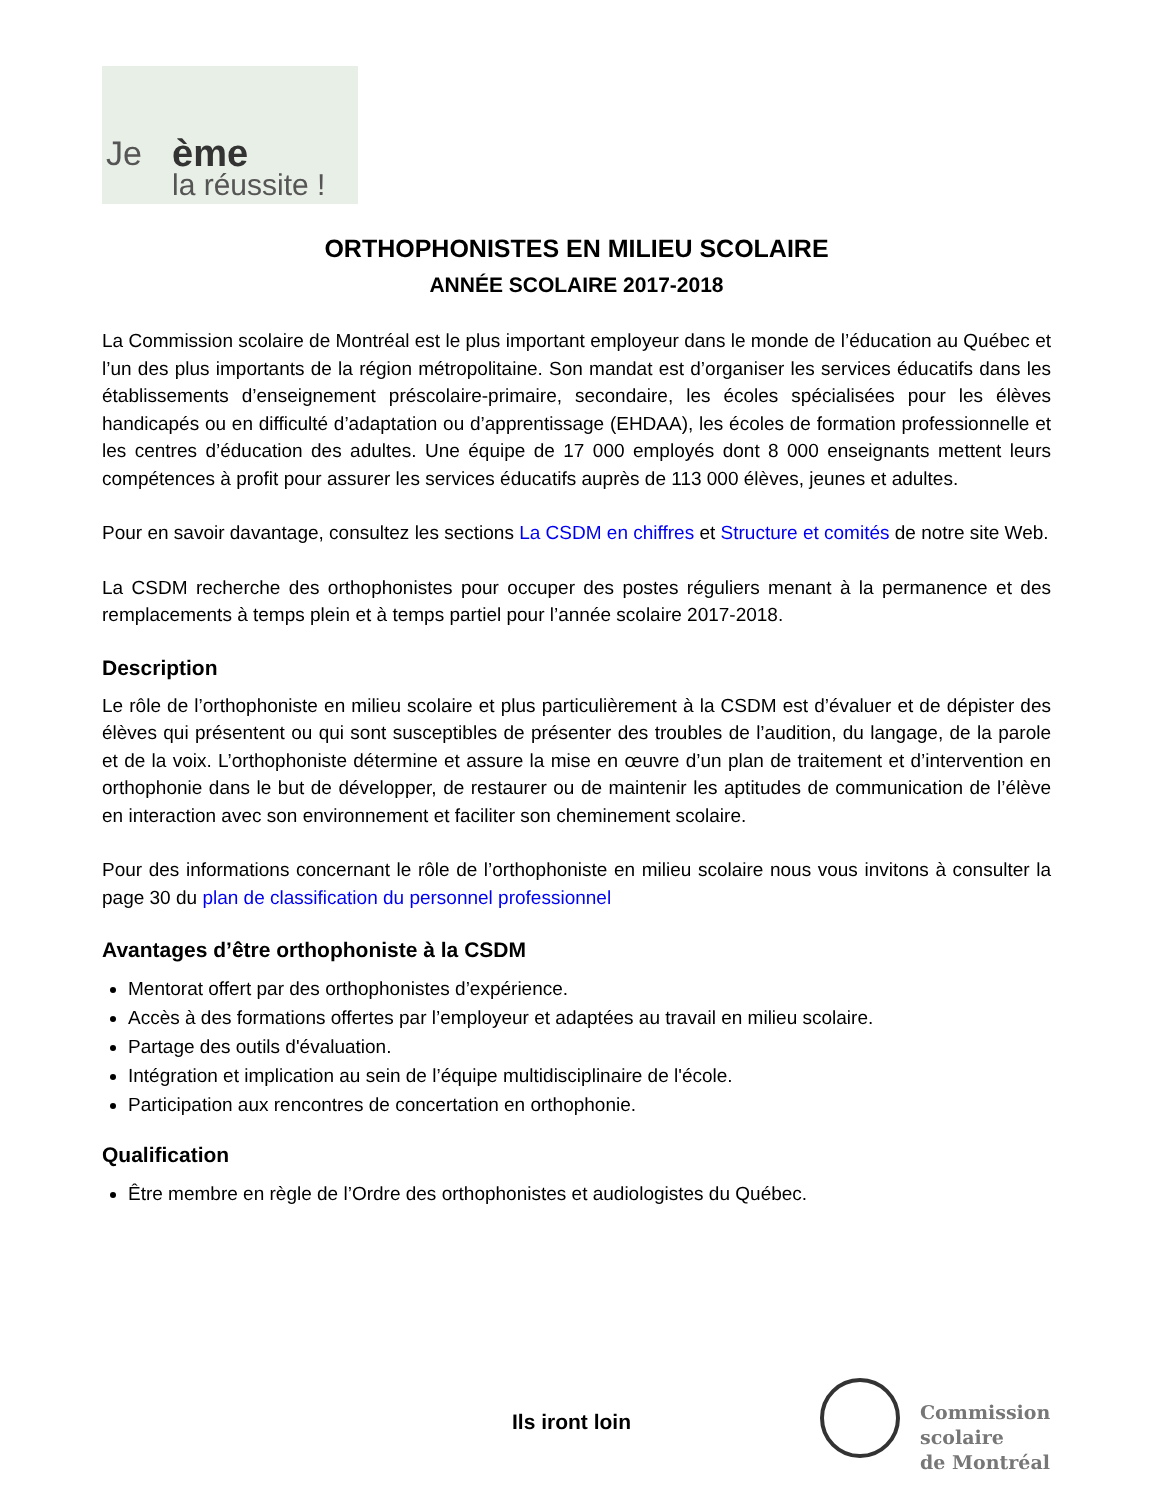Je ème
la réussite !
ORTHOPHONISTES EN MILIEU SCOLAIRE
ANNÉE SCOLAIRE 2017-2018
La Commission scolaire de Montréal est le plus important employeur dans le monde de l’éducation au Québec et l’un des plus importants de la région métropolitaine. Son mandat est d’organiser les services éducatifs dans les établissements d’enseignement préscolaire-primaire, secondaire, les écoles spécialisées pour les élèves handicapés ou en difficulté d’adaptation ou d’apprentissage (EHDAA), les écoles de formation professionnelle et les centres d’éducation des adultes. Une équipe de 17 000 employés dont 8 000 enseignants mettent leurs compétences à profit pour assurer les services éducatifs auprès de 113 000 élèves, jeunes et adultes.
Pour en savoir davantage, consultez les sections La CSDM en chiffres et Structure et comités de notre site Web.
La CSDM recherche des orthophonistes pour occuper des postes réguliers menant à la permanence et des remplacements à temps plein et à temps partiel pour l’année scolaire 2017-2018.
Description
Le rôle de l’orthophoniste en milieu scolaire et plus particulièrement à la CSDM est d’évaluer et de dépister des élèves qui présentent ou qui sont susceptibles de présenter des troubles de l’audition, du langage, de la parole et de la voix. L’orthophoniste détermine et assure la mise en œuvre d’un plan de traitement et d’intervention en orthophonie dans le but de développer, de restaurer ou de maintenir les aptitudes de communication de l’élève en interaction avec son environnement et faciliter son cheminement scolaire.
Pour des informations concernant le rôle de l’orthophoniste en milieu scolaire nous vous invitons à consulter la page 30 du plan de classification du personnel professionnel
Avantages d’être orthophoniste à la CSDM
Mentorat offert par des orthophonistes d’expérience.
Accès à des formations offertes par l’employeur et adaptées au travail en milieu scolaire.
Partage des outils d'évaluation.
Intégration et implication au sein de l’équipe multidisciplinaire de l'école.
Participation aux rencontres de concertation en orthophonie.
Qualification
Être membre en règle de l’Ordre des orthophonistes et audiologistes du Québec.
Ils iront loin
Commission
scolaire
de Montréal